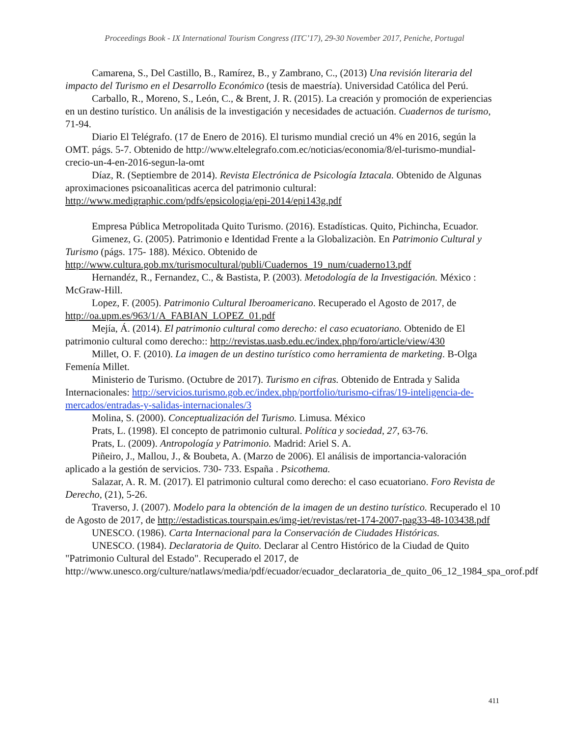Proceedings Book - IX International Tourism Congress (ITC’17), 29-30 November 2017, Peniche, Portugal
Camarena, S., Del Castillo, B., Ramírez, B., y Zambrano, C., (2013) Una revisión literaria del impacto del Turismo en el Desarrollo Económico (tesis de maestría). Universidad Católica del Perú.
Carballo, R., Moreno, S., León, C., & Brent, J. R. (2015). La creación y promoción de experiencias en un destino turístico. Un análisis de la investigación y necesidades de actuación. Cuadernos de turismo, 71-94.
Diario El Telégrafo. (17 de Enero de 2016). El turismo mundial creció un 4% en 2016, según la OMT. págs. 5-7. Obtenido de http://www.eltelegrafo.com.ec/noticias/economia/8/el-turismo-mundial-crecio-un-4-en-2016-segun-la-omt
Díaz, R. (Septiembre de 2014). Revista Electrónica de Psicología Iztacala. Obtenido de Algunas aproximaciones psicoanalìticas acerca del patrimonio cultural: http://www.medigraphic.com/pdfs/epsicologia/epi-2014/epi143g.pdf
Empresa Pública Metropolitada Quito Turismo. (2016). Estadísticas. Quito, Pichincha, Ecuador.
Gimenez, G. (2005). Patrimonio e Identidad Frente a la Globalizaciòn. En Patrimonio Cultural y Turismo (págs. 175- 188). México. Obtenido de http://www.cultura.gob.mx/turismocultural/publi/Cuadernos_19_num/cuaderno13.pdf
Hernandéz, R., Fernandez, C., & Bastista, P. (2003). Metodología de la Investigación. México : McGraw-Hill.
Lopez, F. (2005). Patrimonio Cultural Iberoamericano. Recuperado el Agosto de 2017, de http://oa.upm.es/963/1/A_FABIAN_LOPEZ_01.pdf
Mejía, Á. (2014). El patrimonio cultural como derecho: el caso ecuatoriano. Obtenido de El patrimonio cultural como derecho:: http://revistas.uasb.edu.ec/index.php/foro/article/view/430
Millet, O. F. (2010). La imagen de un destino turístico como herramienta de marketing. B-Olga Femenía Millet.
Ministerio de Turismo. (Octubre de 2017). Turismo en cifras. Obtenido de Entrada y Salida Internacionales: http://servicios.turismo.gob.ec/index.php/portfolio/turismo-cifras/19-inteligencia-de-mercados/entradas-y-salidas-internacionales/3
Molina, S. (2000). Conceptualización del Turismo. Limusa. México
Prats, L. (1998). El concepto de patrimonio cultural. Política y sociedad, 27, 63-76.
Prats, L. (2009). Antropología y Patrimonio. Madrid: Ariel S. A.
Piñeiro, J., Mallou, J., & Boubeta, A. (Marzo de 2006). El análisis de importancia-valoración aplicado a la gestión de servicios. 730- 733. España . Psicothema.
Salazar, A. R. M. (2017). El patrimonio cultural como derecho: el caso ecuatoriano. Foro Revista de Derecho, (21), 5-26.
Traverso, J. (2007). Modelo para la obtención de la imagen de un destino turístico. Recuperado el 10 de Agosto de 2017, de http://estadisticas.tourspain.es/img-iet/revistas/ret-174-2007-pag33-48-103438.pdf
UNESCO. (1986). Carta Internacional para la Conservación de Ciudades Históricas.
UNESCO. (1984). Declaratoria de Quito. Declarar al Centro Histórico de la Ciudad de Quito "Patrimonio Cultural del Estado". Recuperado el 2017, de http://www.unesco.org/culture/natlaws/media/pdf/ecuador/ecuador_declaratoria_de_quito_06_12_1984_spa_orof.pdf
411